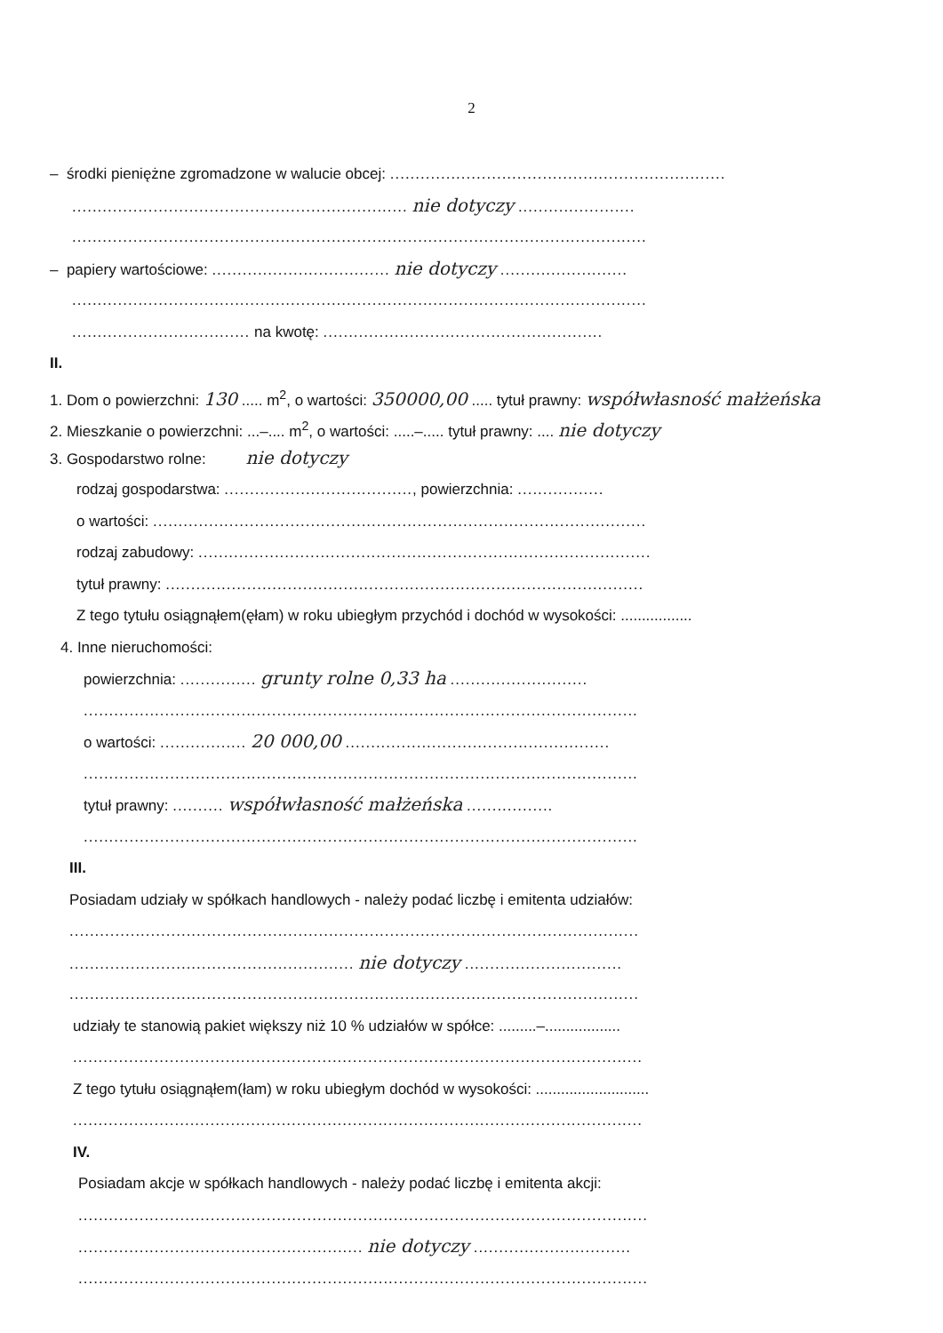2
– środki pieniężne zgromadzone w walucie obcej: ..................................................................
.................................................................. nie dotyczy .......................
.................................................................................................................
– papiery wartościowe: ................................... nie dotyczy .........................
.................................................................................................................
................................... na kwotę: .......................................................
II.
1. Dom o powierzchni: 130 ..... m<sup>2</sup>, o wartości: 350000,00 ..... tytuł prawny: współwłasność małżeńska
2. Mieszkanie o powierzchni: ...–.... m<sup>2</sup>, o wartości: .....–..... tytuł prawny: .... nie dotyczy
3. Gospodarstwo rolne: nie dotyczy
rodzaj gospodarstwa: ....................................., powierzchnia: .................
o wartości: .................................................................................................
rodzaj zabudowy: .........................................................................................
tytuł prawny: ..............................................................................................
Z tego tytułu osiągnąłem(ęłam) w roku ubiegłym przychód i dochód w wysokości: .................
4. Inne nieruchomości:
powierzchnia: ............... grunty rolne 0,33 ha ...........................
.............................................................................................................
o wartości: ................. 20 000,00 ....................................................
.............................................................................................................
tytuł prawny: .......... współwłasność małżeńska .................
.............................................................................................................
III.
Posiadam udziały w spółkach handlowych - należy podać liczbę i emitenta udziałów:
................................................................................................................
........................................................ nie dotyczy ...............................
................................................................................................................
udziały te stanowią pakiet większy niż 10 % udziałów w spółce: .........–..................
................................................................................................................
Z tego tytułu osiągnąłem(łam) w roku ubiegłym dochód w wysokości: ...........................
................................................................................................................
IV.
Posiadam akcje w spółkach handlowych - należy podać liczbę i emitenta akcji:
................................................................................................................
........................................................ nie dotyczy ...............................
................................................................................................................